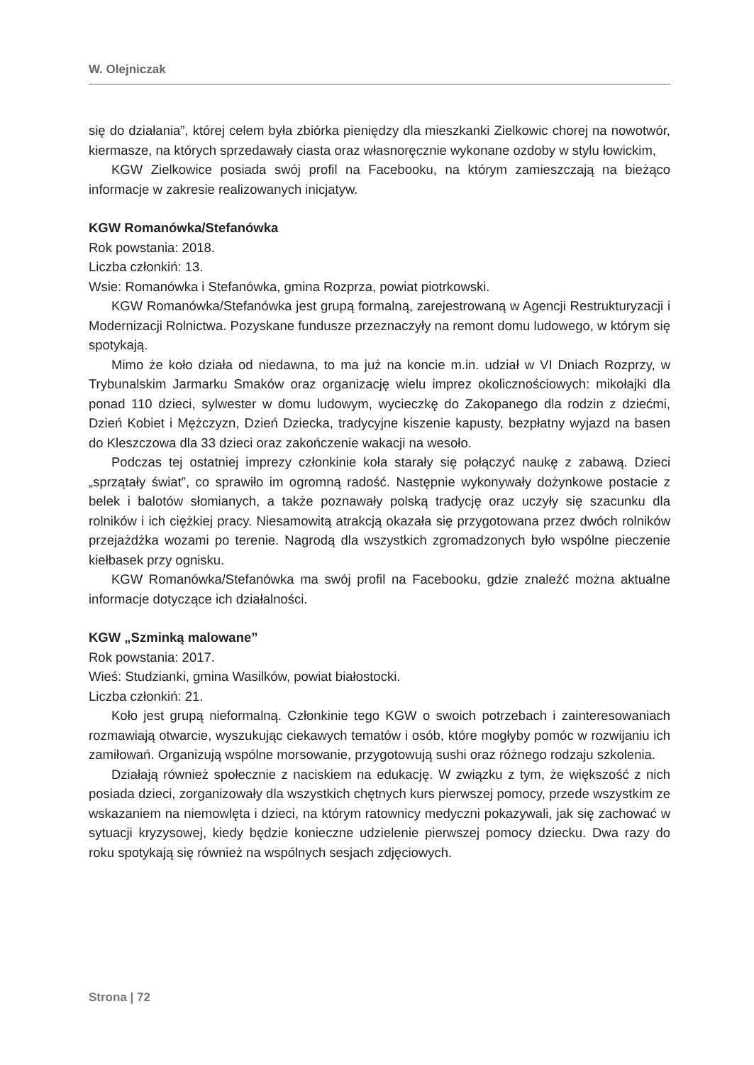W. Olejniczak
się do działania”, której celem była zbiórka pieniędzy dla mieszkanki Zielkowic chorej na nowotwór, kiermasze, na których sprzedawały ciasta oraz własnoręcznie wykonane ozdoby w stylu łowickim,
KGW Zielkowice posiada swój profil na Facebooku, na którym zamieszczają na bieżąco informacje w zakresie realizowanych inicjatyw.
KGW Romanówka/Stefanówka
Rok powstania: 2018.
Liczba członkiń: 13.
Wsie: Romanówka i Stefanówka, gmina Rozprza, powiat piotrkowski.
KGW Romanówka/Stefanówka jest grupą formalną, zarejestrowaną w Agencji Restrukturyzacji i Modernizacji Rolnictwa. Pozyskane fundusze przeznaczyły na remont domu ludowego, w którym się spotykają.
Mimo że koło działa od niedawna, to ma już na koncie m.in. udział w VI Dniach Rozprzy, w Trybunalskim Jarmarku Smaków oraz organizację wielu imprez okolicznościowych: mikołajki dla ponad 110 dzieci, sylwester w domu ludowym, wycieczkę do Zakopanego dla rodzin z dziećmi, Dzień Kobiet i Mężczyzn, Dzień Dziecka, tradycyjne kiszenie kapusty, bezpłatny wyjazd na basen do Kleszczowa dla 33 dzieci oraz zakończenie wakacji na wesoło.
Podczas tej ostatniej imprezy członkinie koła starały się połączyć naukę z zabawą. Dzieci „sprzątały świat”, co sprawiło im ogromną radość. Następnie wykonywały dożynkowe postacie z belek i balotów słomianych, a także poznawały polską tradycję oraz uczyły się szacunku dla rolników i ich ciężkiej pracy. Niesamowitą atrakcją okazała się przygotowana przez dwóch rolników przejażdżka wozami po terenie. Nagrodą dla wszystkich zgromadzonych było wspólne pieczenie kiełbasek przy ognisku.
KGW Romanówka/Stefanówka ma swój profil na Facebooku, gdzie znaleźć można aktualne informacje dotyczące ich działalności.
KGW „Szminką malowane”
Rok powstania: 2017.
Wieś: Studzianki, gmina Wasilków, powiat białostocki.
Liczba członkiń: 21.
Koło jest grupą nieformalną. Członkinie tego KGW o swoich potrzebach i zainteresowaniach rozmawiają otwarcie, wyszukując ciekawych tematów i osób, które mogłyby pomóc w rozwijaniu ich zamiłowań. Organizują wspólne morsowanie, przygotowują sushi oraz różnego rodzaju szkolenia.
Działają również społecznie z naciskiem na edukację. W związku z tym, że większość z nich posiada dzieci, zorganizowały dla wszystkich chętnych kurs pierwszej pomocy, przede wszystkim ze wskazaniem na niemowlęta i dzieci, na którym ratownicy medyczni pokazywali, jak się zachować w sytuacji kryzysowej, kiedy będzie konieczne udzielenie pierwszej pomocy dziecku. Dwa razy do roku spotykają się również na wspólnych sesjach zdjęciowych.
Strona | 72